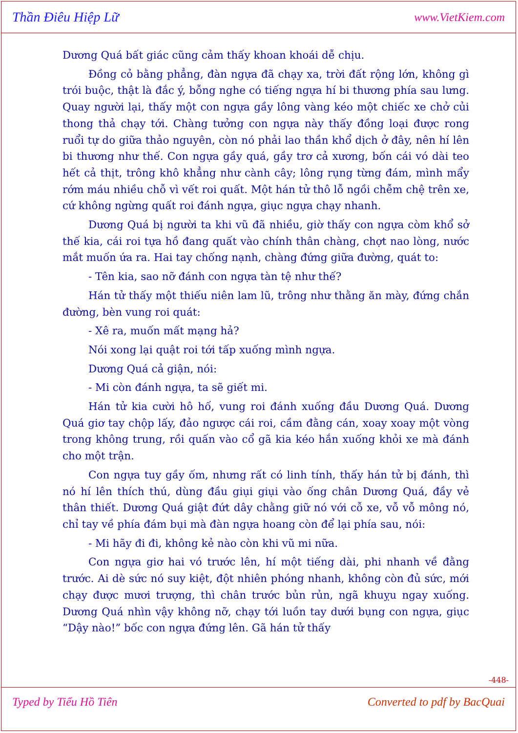Thần Điêu Hiệp Lữ www.VietKiem.com
Dương Quá bất giác cũng cảm thấy khoan khoái dễ chịu.
Đồng cỏ bằng phẳng, đàn ngựa đã chạy xa, trời đất rộng lớn, không gì trói buộc, thật là đắc ý, bỗng nghe có tiếng ngựa hí bi thương phía sau lưng. Quay người lại, thấy một con ngựa gầy lông vàng kéo một chiếc xe chở củi thong thả chạy tới. Chàng tưởng con ngựa này thấy đồng loại được rong ruổi tự do giữa thảo nguyên, còn nó phải lao thần khổ dịch ở đây, nên hí lên bi thương như thế. Con ngựa gầy quá, gầy trơ cả xương, bốn cái vó dài teo hết cả thịt, trông khô khẳng như cành cây; lông rụng từng đám, mình mẩy rớm máu nhiều chỗ vì vết roi quất. Một hán tử thô lỗ ngồi chễm chệ trên xe, cứ không ngừng quất roi đánh ngựa, giục ngựa chạy nhanh.
Dương Quá bị người ta khi vũ đã nhiều, giờ thấy con ngựa còm khổ sở thế kia, cái roi tựa hồ đang quất vào chính thân chàng, chợt nao lòng, nước mắt muốn ứa ra. Hai tay chống nạnh, chàng đứng giữa đường, quát to:
- Tên kia, sao nỡ đánh con ngựa tàn tệ như thế?
Hán tử thấy một thiếu niên lam lũ, trông như thằng ăn mày, đứng chắn đường, bèn vung roi quát:
- Xê ra, muốn mất mạng hả?
Nói xong lại quật roi tới tấp xuống mình ngựa.
Dương Quá cả giận, nói:
- Mi còn đánh ngựa, ta sẽ giết mi.
Hán tử kia cười hô hố, vung roi đánh xuống đầu Dương Quá. Dương Quá giơ tay chộp lấy, đảo ngược cái roi, cầm đằng cán, xoay xoay một vòng trong không trung, rồi quấn vào cổ gã kia kéo hắn xuống khỏi xe mà đánh cho một trận.
Con ngựa tuy gầy ốm, nhưng rất có linh tính, thấy hán tử bị đánh, thì nó hí lên thích thú, dùng đầu giụi giụi vào ống chân Dương Quá, đầy vẻ thân thiết. Dương Quá giật đứt dây chằng giữ nó với cỗ xe, vỗ vỗ mông nó, chỉ tay về phía đám bụi mà đàn ngựa hoang còn để lại phía sau, nói:
- Mi hãy đi đi, không kẻ nào còn khi vũ mi nữa.
Con ngựa giơ hai vó trước lên, hí một tiếng dài, phi nhanh về đằng trước. Ai dè sức nó suy kiệt, đột nhiên phóng nhanh, không còn đủ sức, mới chạy được mươi trượng, thì chân trước bủn rủn, ngã khuỵu ngay xuống. Dương Quá nhìn vậy không nỡ, chạy tới luồn tay dưới bụng con ngựa, giục “Dậy nào!” bốc con ngựa đứng lên. Gã hán tử thấy
-448-
Typed by Tiểu Hồ Tiên Converted to pdf by BacQuai